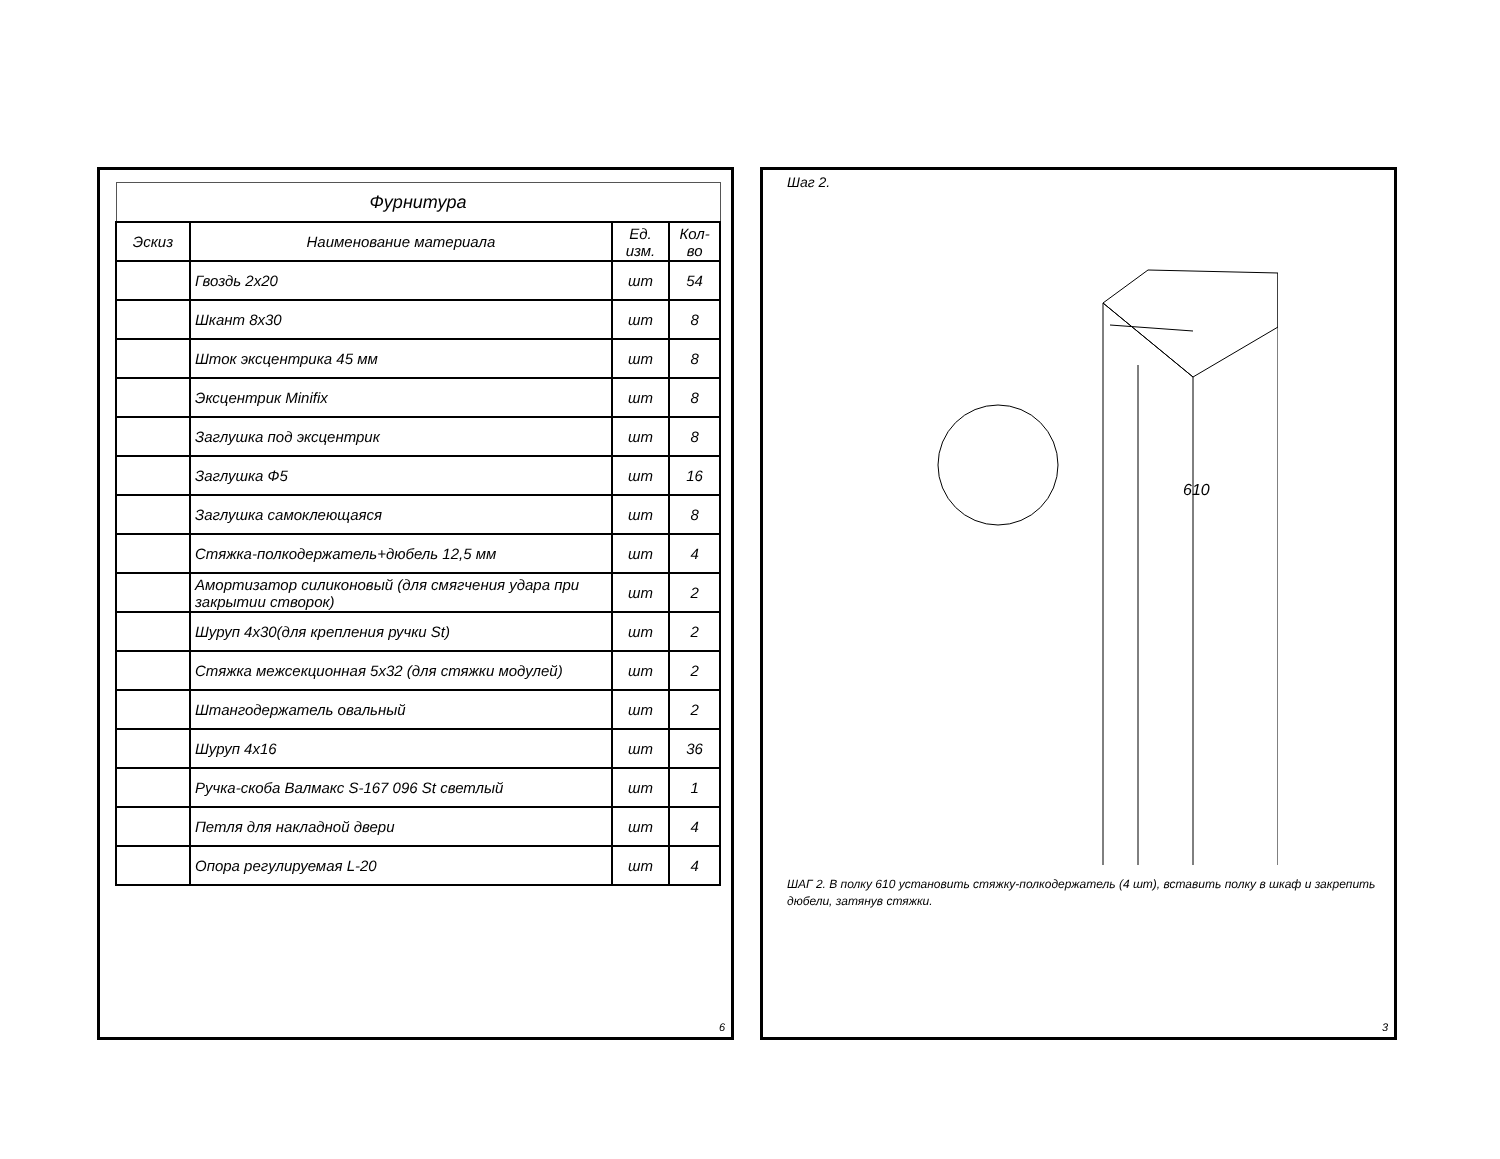| Фурнитура | | | |
| --- | --- | --- | --- |
| Эскиз | Наименование материала | Ед. изм. | Кол-во |
| | Гвоздь 2х20 | шт | 54 |
| | Шкант 8х30 | шт | 8 |
| | Шток эксцентрика 45 мм | шт | 8 |
| | Эксцентрик Minifix | шт | 8 |
| | Заглушка под эксцентрик | шт | 8 |
| | Заглушка Ф5 | шт | 16 |
| | Заглушка самоклеющаяся | шт | 8 |
| | Стяжка-полкодержатель+дюбель 12,5 мм | шт | 4 |
| | Амортизатор силиконовый (для смягчения удара при закрытии створок) | шт | 2 |
| | Шуруп 4х30(для крепления ручки St) | шт | 2 |
| | Стяжка межсекционная 5х32 (для стяжки модулей) | шт | 2 |
| | Штангодержатель овальный | шт | 2 |
| | Шуруп 4х16 | шт | 36 |
| | Ручка-скоба Валмакс S-167 096 St светлый | шт | 1 |
| | Петля для накладной двери | шт | 4 |
| | Опора регулируемая L-20 | шт | 4 |
6
Шаг 2.
610
ШАГ 2. В полку 610 установить стяжку-полкодержатель (4 шт), вставить полку в шкаф и закрепить дюбели, затянув стяжки.
3